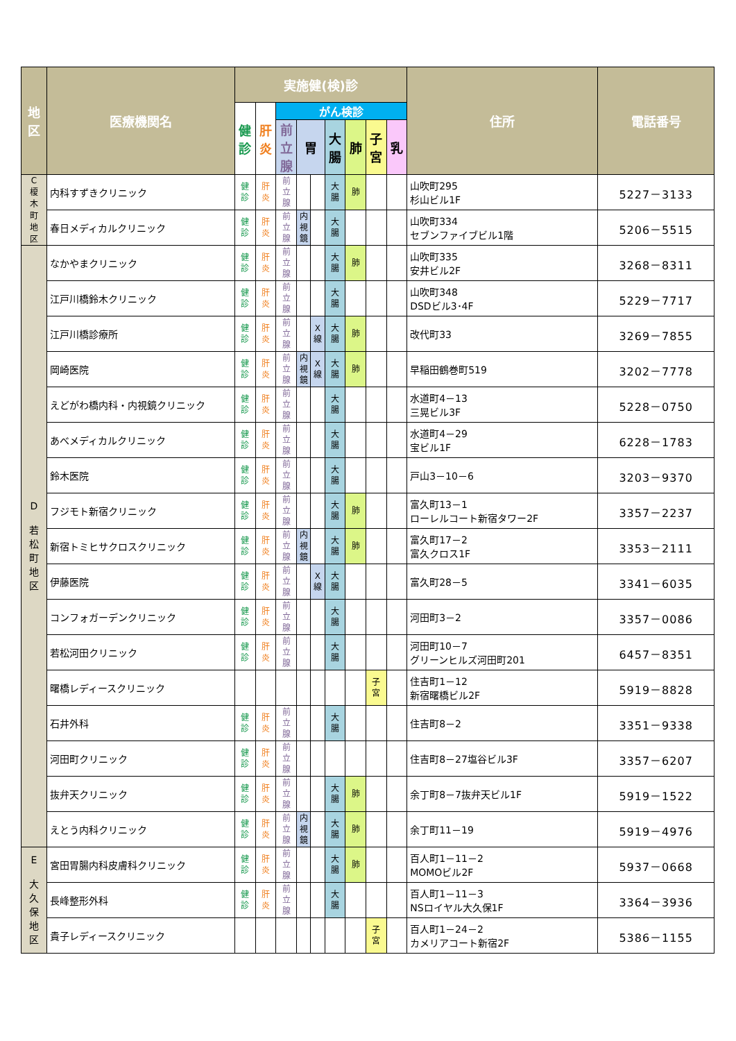| 地 区 | 医療機関名 | 実施健(検)診 | | | | | | | | | 住所 | 電話番号 |
| --- | --- | --- | --- | --- | --- | --- | --- | --- | --- | --- | --- | --- |
| | | 健 診 | 肝 炎 | がん検診 | | | | | | | | |
| | | | | 前 立 腺 | 胃 | | 大 腸 | 肺 | 子 宮 | 乳 | | |
| C 榎 木 町 地 区 | 内科すずきクリニック | 健 診 | 肝 炎 | 前 立 腺 | | | 大 腸 | 肺 | | | 山吹町295 杉山ビル1F | 5227－3133 |
| | 春日メディカルクリニック | 健 診 | 肝 炎 | 前 立 腺 | 内 視 鏡 | | 大 腸 | | | | 山吹町334 セブンファイブビル1階 | 5206－5515 |
| D 若 松 町 地 区 | なかやまクリニック | 健 診 | 肝 炎 | 前 立 腺 | | | 大 腸 | 肺 | | | 山吹町335 安井ビル2F | 3268－8311 |
| | 江戸川橋鈴木クリニック | 健 診 | 肝 炎 | 前 立 腺 | | | 大 腸 | | | | 山吹町348 DSDビル3･4F | 5229－7717 |
| | 江戸川橋診療所 | 健 診 | 肝 炎 | 前 立 腺 | | X 線 | 大 腸 | 肺 | | | 改代町33 | 3269－7855 |
| | 岡崎医院 | 健 診 | 肝 炎 | 前 立 腺 | 内 視 鏡 | X 線 | 大 腸 | 肺 | | | 早稲田鶴巻町519 | 3202－7778 |
| | えどがわ橋内科・内視鏡クリニック | 健 診 | 肝 炎 | 前 立 腺 | | | 大 腸 | | | | 水道町4－13 三晃ビル3F | 5228－0750 |
| | あべメディカルクリニック | 健 診 | 肝 炎 | 前 立 腺 | | | 大 腸 | | | | 水道町4－29 宝ビル1F | 6228－1783 |
| | 鈴木医院 | 健 診 | 肝 炎 | 前 立 腺 | | | 大 腸 | | | | 戸山3－10－6 | 3203－9370 |
| | フジモト新宿クリニック | 健 診 | 肝 炎 | 前 立 腺 | | | 大 腸 | 肺 | | | 富久町13－1 ローレルコート新宿タワー2F | 3357－2237 |
| | 新宿トミヒサクロスクリニック | 健 診 | 肝 炎 | 前 立 腺 | 内 視 鏡 | | 大 腸 | 肺 | | | 富久町17－2 富久クロス1F | 3353－2111 |
| | 伊藤医院 | 健 診 | 肝 炎 | 前 立 腺 | | X 線 | 大 腸 | | | | 富久町28－5 | 3341－6035 |
| | コンフォガーデンクリニック | 健 診 | 肝 炎 | 前 立 腺 | | | 大 腸 | | | | 河田町3－2 | 3357－0086 |
| | 若松河田クリニック | 健 診 | 肝 炎 | 前 立 腺 | | | 大 腸 | | | | 河田町10－7 グリーンヒルズ河田町201 | 6457－8351 |
| | 曙橋レディースクリニック | | | | | | | | 子 宮 | | 住吉町1－12 新宿曙橋ビル2F | 5919－8828 |
| | 石井外科 | 健 診 | 肝 炎 | 前 立 腺 | | | 大 腸 | | | | 住吉町8－2 | 3351－9338 |
| | 河田町クリニック | 健 診 | 肝 炎 | 前 立 腺 | | | | | | | 住吉町8－27塩谷ビル3F | 3357－6207 |
| | 抜弁天クリニック | 健 診 | 肝 炎 | 前 立 腺 | | | 大 腸 | 肺 | | | 余丁町8－7抜弁天ビル1F | 5919－1522 |
| | えとう内科クリニック | 健 診 | 肝 炎 | 前 立 腺 | 内 視 鏡 | | 大 腸 | 肺 | | | 余丁町11－19 | 5919－4976 |
| E 大 久 保 地 区 | 宮田胃腸内科皮膚科クリニック | 健 診 | 肝 炎 | 前 立 腺 | | | 大 腸 | 肺 | | | 百人町1－11－2 MOMOビル2F | 5937－0668 |
| | 長峰整形外科 | 健 診 | 肝 炎 | 前 立 腺 | | | 大 腸 | | | | 百人町1－11－3 NSロイヤル大久保1F | 3364－3936 |
| | 貴子レディースクリニック | | | | | | | | 子 宮 | | 百人町1－24－2 カメリアコート新宿2F | 5386－1155 |